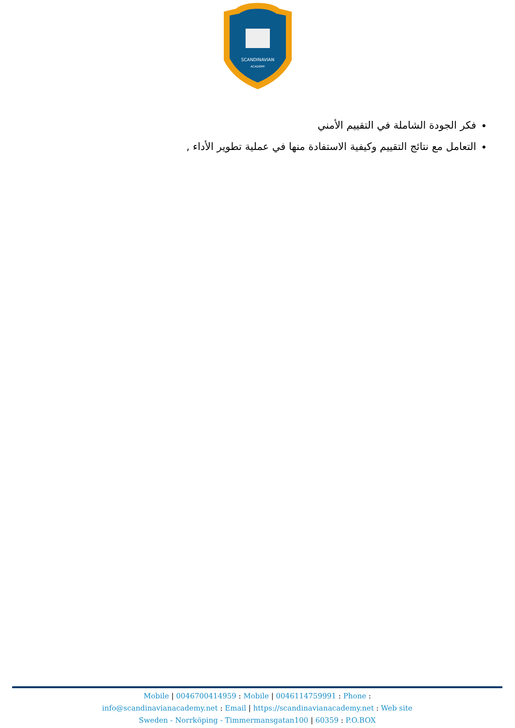SCANDINAVIAN
ACADEMY
فكر الجودة الشاملة في التقييم الأمني
التعامل مع نتائج التقييم وكيفية الاستفادة منها في عملية تطوير الأداء ,
Mobile | 0046700414959 : Mobile | 0046114759991 : Phone :
info@scandinavianacademy.net : Email | https://scandinavianacademy.net : Web site
Sweden - Norrköping - Timmermansgatan100 | 60359 : P.O.BOX